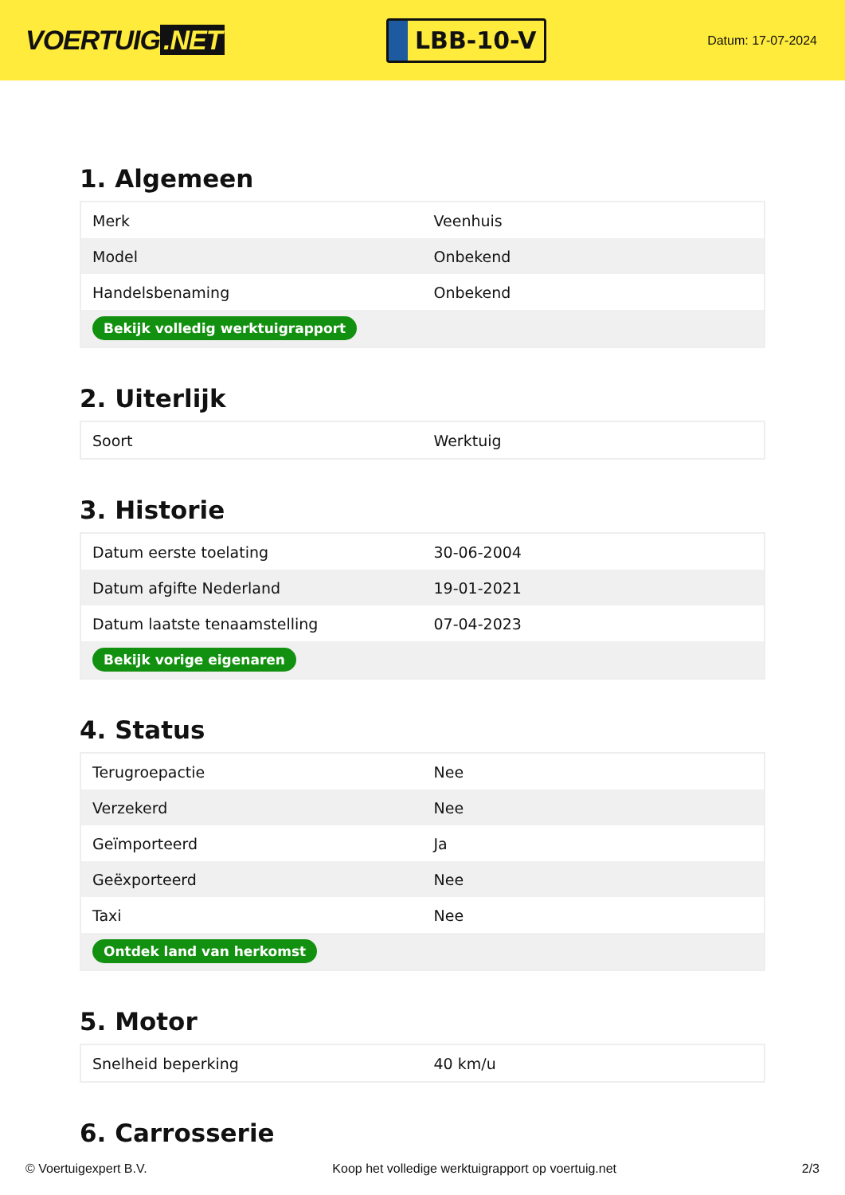VOERTUIG.NET
LBB-10-V
Datum: 17-07-2024
1. Algemeen
| Merk | Veenhuis |
| Model | Onbekend |
| Handelsbenaming | Onbekend |
| Bekijk volledig werktuigrapport | |
2. Uiterlijk
| Soort | Werktuig |
3. Historie
| Datum eerste toelating | 30-06-2004 |
| Datum afgifte Nederland | 19-01-2021 |
| Datum laatste tenaamstelling | 07-04-2023 |
| Bekijk vorige eigenaren | |
4. Status
| Terugroepactie | Nee |
| Verzekerd | Nee |
| Geïmporteerd | Ja |
| Geëxporteerd | Nee |
| Taxi | Nee |
| Ontdek land van herkomst | |
5. Motor
| Snelheid beperking | 40 km/u |
6. Carrosserie
© Voertuigexpert B.V. Koop het volledige werktuigrapport op voertuig.net 2/3